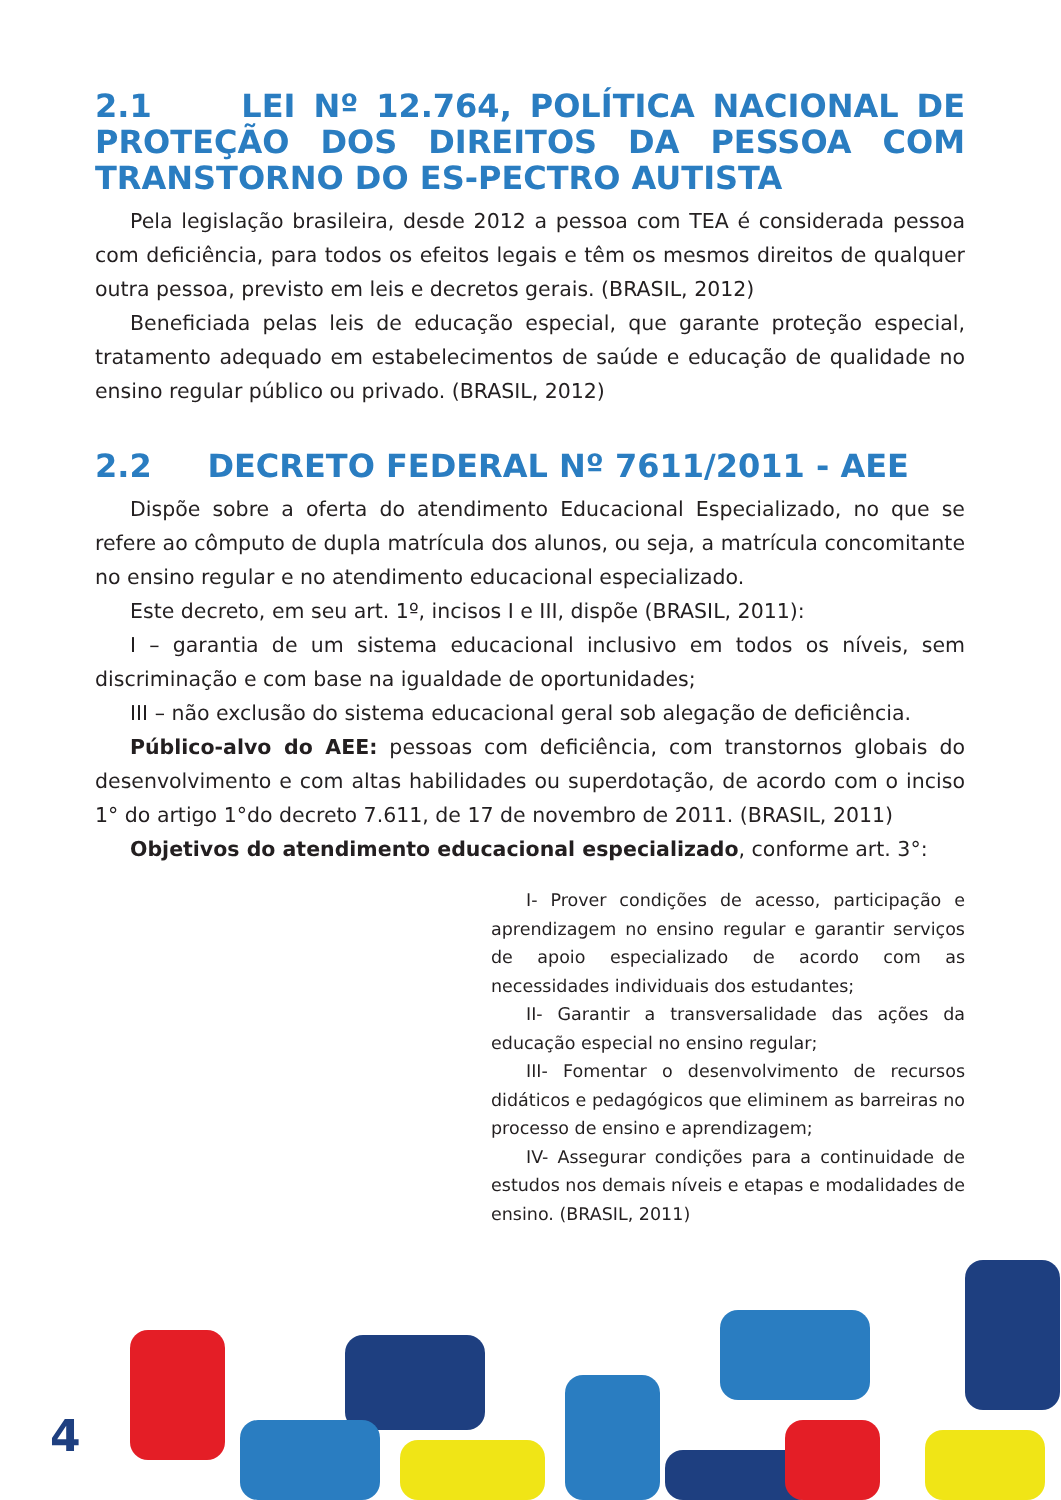2.1 LEI Nº 12.764, POLÍTICA NACIONAL DE PROTEÇÃO DOS DIREITOS DA PESSOA COM TRANSTORNO DO ES-PECTRO AUTISTA
Pela legislação brasileira, desde 2012 a pessoa com TEA é considerada pessoa com deficiência, para todos os efeitos legais e têm os mesmos direitos de qualquer outra pessoa, previsto em leis e decretos gerais. (BRASIL, 2012)
Beneficiada pelas leis de educação especial, que garante proteção especial, tratamento adequado em estabelecimentos de saúde e educação de qualidade no ensino regular público ou privado. (BRASIL, 2012)
2.2 DECRETO FEDERAL Nº 7611/2011 - AEE
Dispõe sobre a oferta do atendimento Educacional Especializado, no que se refere ao cômputo de dupla matrícula dos alunos, ou seja, a matrícula concomitante no ensino regular e no atendimento educacional especializado.
Este decreto, em seu art. 1º, incisos I e III, dispõe (BRASIL, 2011):
I – garantia de um sistema educacional inclusivo em todos os níveis, sem discriminação e com base na igualdade de oportunidades;
III – não exclusão do sistema educacional geral sob alegação de deficiência.
Público-alvo do AEE: pessoas com deficiência, com transtornos globais do desenvolvimento e com altas habilidades ou superdotação, de acordo com o inciso 1° do artigo 1°do decreto 7.611, de 17 de novembro de 2011. (BRASIL, 2011)
Objetivos do atendimento educacional especializado, conforme art. 3°:
I- Prover condições de acesso, participação e aprendizagem no ensino regular e garantir serviços de apoio especializado de acordo com as necessidades individuais dos estudantes;
II- Garantir a transversalidade das ações da educação especial no ensino regular;
III- Fomentar o desenvolvimento de recursos didáticos e pedagógicos que eliminem as barreiras no processo de ensino e aprendizagem;
IV- Assegurar condições para a continuidade de estudos nos demais níveis e etapas e modalidades de ensino. (BRASIL, 2011)
4